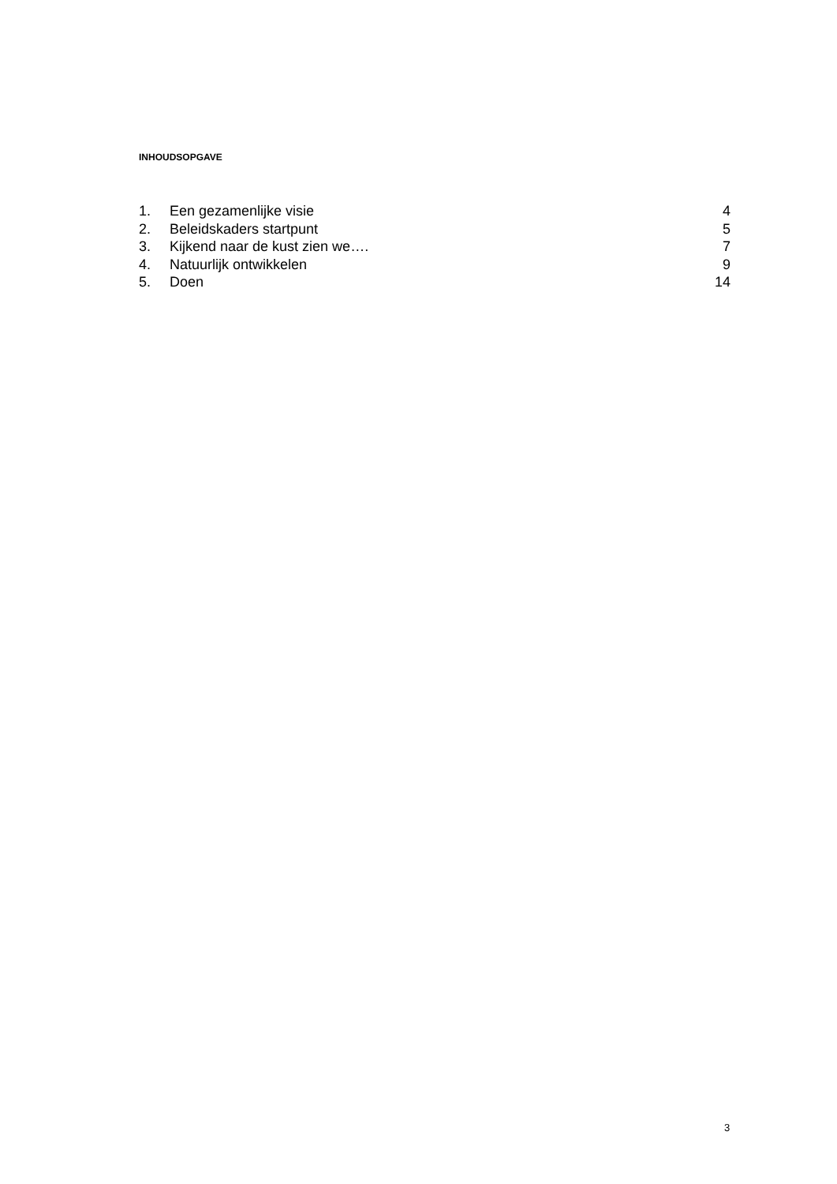INHOUDSOPGAVE
| 1. | Een gezamenlijke visie | 4 |
| 2. | Beleidskaders startpunt | 5 |
| 3. | Kijkend naar de kust zien we…. | 7 |
| 4. | Natuurlijk ontwikkelen | 9 |
| 5. | Doen | 14 |
3